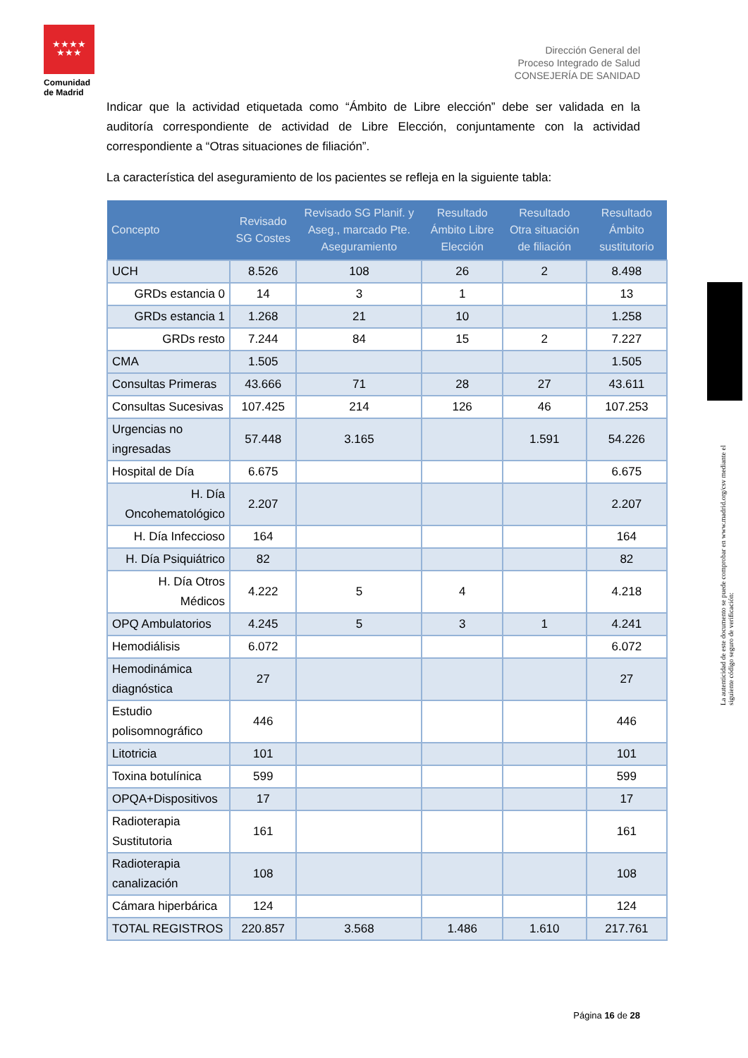★★★★
★★★
Comunidad de Madrid
Dirección General del
Proceso Integrado de Salud
CONSEJERÍA DE SANIDAD
La autenticidad de este documento se puede comprobar en www.madrid.org/csv mediante el siguiente código seguro de verificación:
Indicar que la actividad etiquetada como “Ámbito de Libre elección” debe ser validada en la auditoría correspondiente de actividad de Libre Elección, conjuntamente con la actividad correspondiente a “Otras situaciones de filiación”.
La característica del aseguramiento de los pacientes se refleja en la siguiente tabla:
| Concepto | Revisado SG Costes | Revisado SG Planif. y Aseg., marcado Pte. Aseguramiento | Resultado Ámbito Libre Elección | Resultado Otra situación de filiación | Resultado Ámbito sustitutorio |
| --- | --- | --- | --- | --- | --- |
| UCH | 8.526 | 108 | 26 | 2 | 8.498 |
| GRDs estancia 0 | 14 | 3 | 1 | | 13 |
| GRDs estancia 1 | 1.268 | 21 | 10 | | 1.258 |
| GRDs resto | 7.244 | 84 | 15 | 2 | 7.227 |
| CMA | 1.505 | | | | 1.505 |
| Consultas Primeras | 43.666 | 71 | 28 | 27 | 43.611 |
| Consultas Sucesivas | 107.425 | 214 | 126 | 46 | 107.253 |
| Urgencias no ingresadas | 57.448 | 3.165 | | 1.591 | 54.226 |
| Hospital de Día | 6.675 | | | | 6.675 |
| H. Día Oncohematológico | 2.207 | | | | 2.207 |
| H. Día Infeccioso | 164 | | | | 164 |
| H. Día Psiquiátrico | 82 | | | | 82 |
| H. Día Otros Médicos | 4.222 | 5 | 4 | | 4.218 |
| OPQ Ambulatorios | 4.245 | 5 | 3 | 1 | 4.241 |
| Hemodiálisis | 6.072 | | | | 6.072 |
| Hemodinámica diagnóstica | 27 | | | | 27 |
| Estudio polisomnográfico | 446 | | | | 446 |
| Litotricia | 101 | | | | 101 |
| Toxina botulínica | 599 | | | | 599 |
| OPQA+Dispositivos | 17 | | | | 17 |
| Radioterapia Sustitutoria | 161 | | | | 161 |
| Radioterapia canalización | 108 | | | | 108 |
| Cámara hiperbárica | 124 | | | | 124 |
| TOTAL REGISTROS | 220.857 | 3.568 | 1.486 | 1.610 | 217.761 |
Página 16 de 28